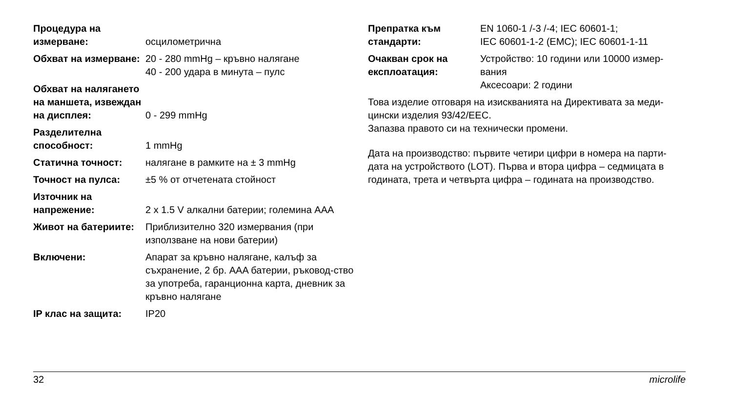| Процедура на измерване: | осцилометрична |
| Обхват на измерване: | 20 - 280 mmHg – кръвно налягане 40 - 200 удара в минута – пулс |
| Обхват на налягането на маншета, извеждан на дисплея: | 0 - 299 mmHg |
| Разделителна способност: | 1 mmHg |
| Статична точност: | налягане в рамките на ± 3 mmHg |
| Точност на пулса: | ±5 % от отчетената стойност |
| Източник на напрежение: | 2 x 1.5 V алкални батерии; големина AAA |
| Живот на батериите: | Приблизително 320 измервания (при използване на нови батерии) |
| Включени: | Апарат за кръвно налягане, калъф за съхранение, 2 бр. AAA батерии, ръковод-ство за употреба, гаранционна карта, дневник за кръвно налягане |
| IP клас на защита: | IP20 |
| Препратка към стандарти: | EN 1060-1 /-3 /-4; IEC 60601-1; IEC 60601-1-2 (EMC); IEC 60601-1-11 |
| Очакван срок на експлоатация: | Устройство: 10 години или 10000 измер-вания Аксесоари: 2 години |
Това изделие отговаря на изискванията на Директивата за меди-цински изделия 93/42/EEC.
Запазва правото си на технически промени.
Дата на производство: първите четири цифри в номера на парти-дата на устройството (LOT). Първа и втора цифра – седмицата в годината, трета и четвърта цифра – годината на производство.
32 microlife